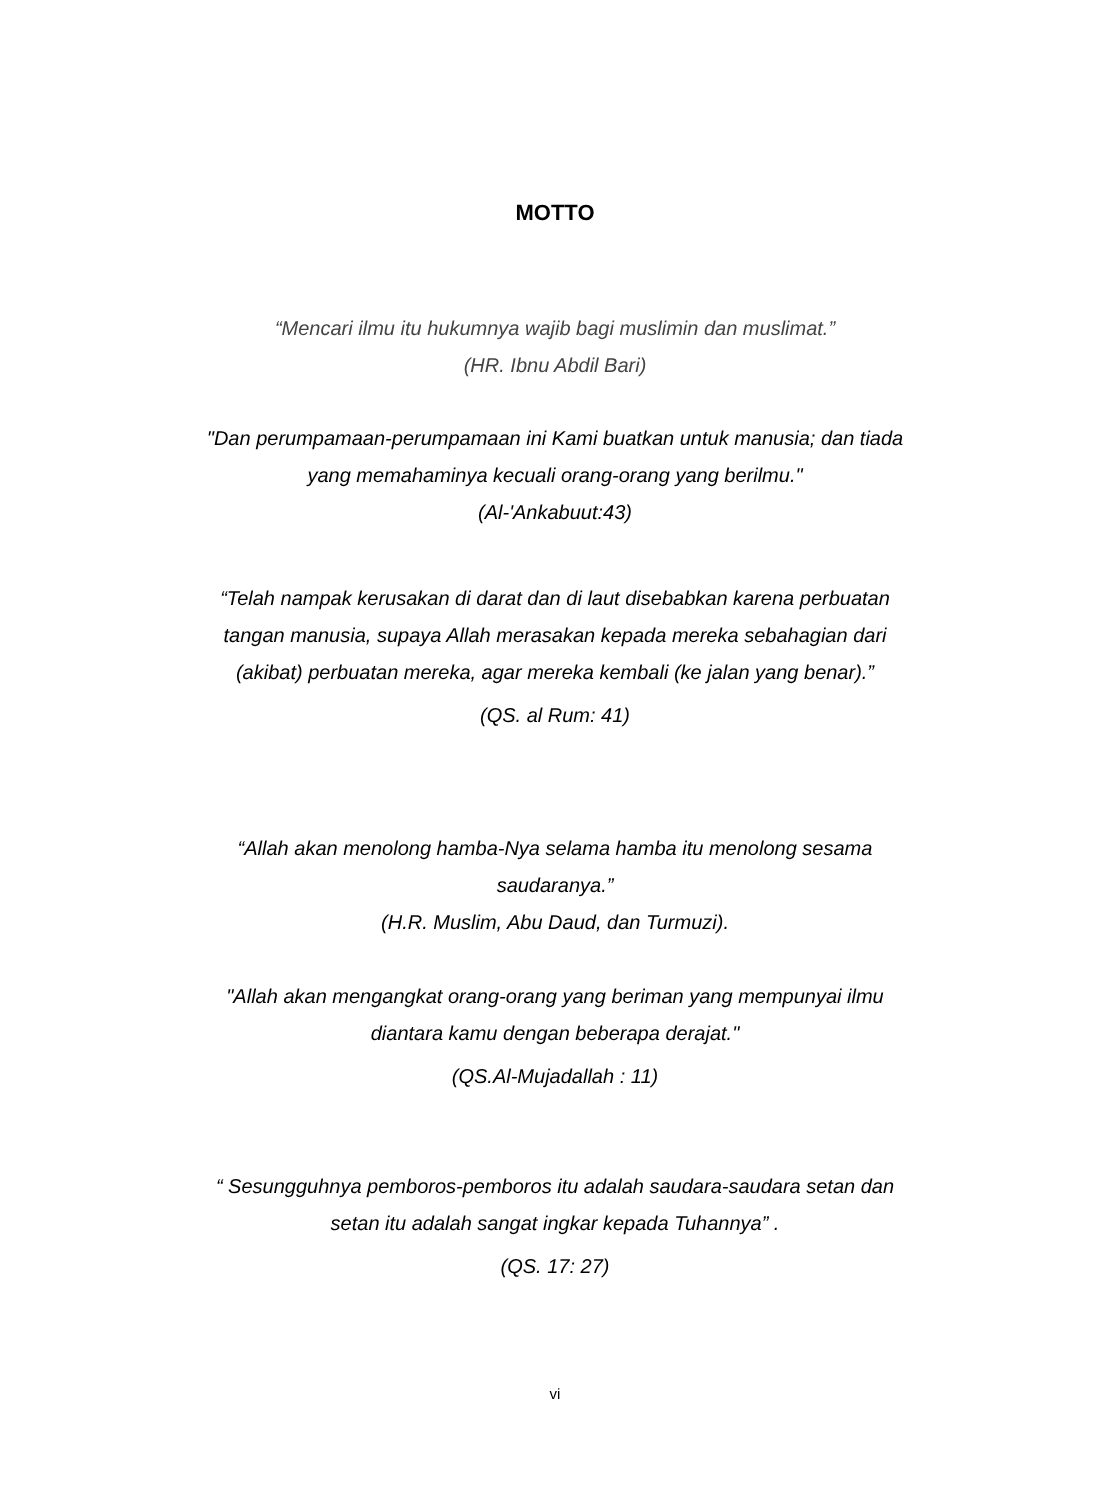MOTTO
“Mencari ilmu itu hukumnya wajib bagi muslimin dan muslimat.”
(HR. Ibnu Abdil Bari)
"Dan perumpamaan-perumpamaan ini Kami buatkan untuk manusia; dan tiada yang memahaminya kecuali orang-orang yang berilmu."
(Al-'Ankabuut:43)
“Telah nampak kerusakan di darat dan di laut disebabkan karena perbuatan tangan manusia, supaya Allah merasakan kepada mereka sebahagian dari (akibat) perbuatan mereka, agar mereka kembali (ke jalan yang benar).”
(QS. al Rum: 41)
“Allah akan menolong hamba-Nya selama hamba itu menolong sesama saudaranya.”
(H.R. Muslim, Abu Daud, dan Turmuzi).
"Allah akan mengangkat orang-orang yang beriman yang mempunyai ilmu diantara kamu dengan beberapa derajat."
(QS.Al-Mujadallah : 11)
“ Sesungguhnya pemboros-pemboros itu adalah saudara-saudara setan dan setan itu adalah sangat ingkar kepada Tuhannya” .
(QS. 17: 27)
vi